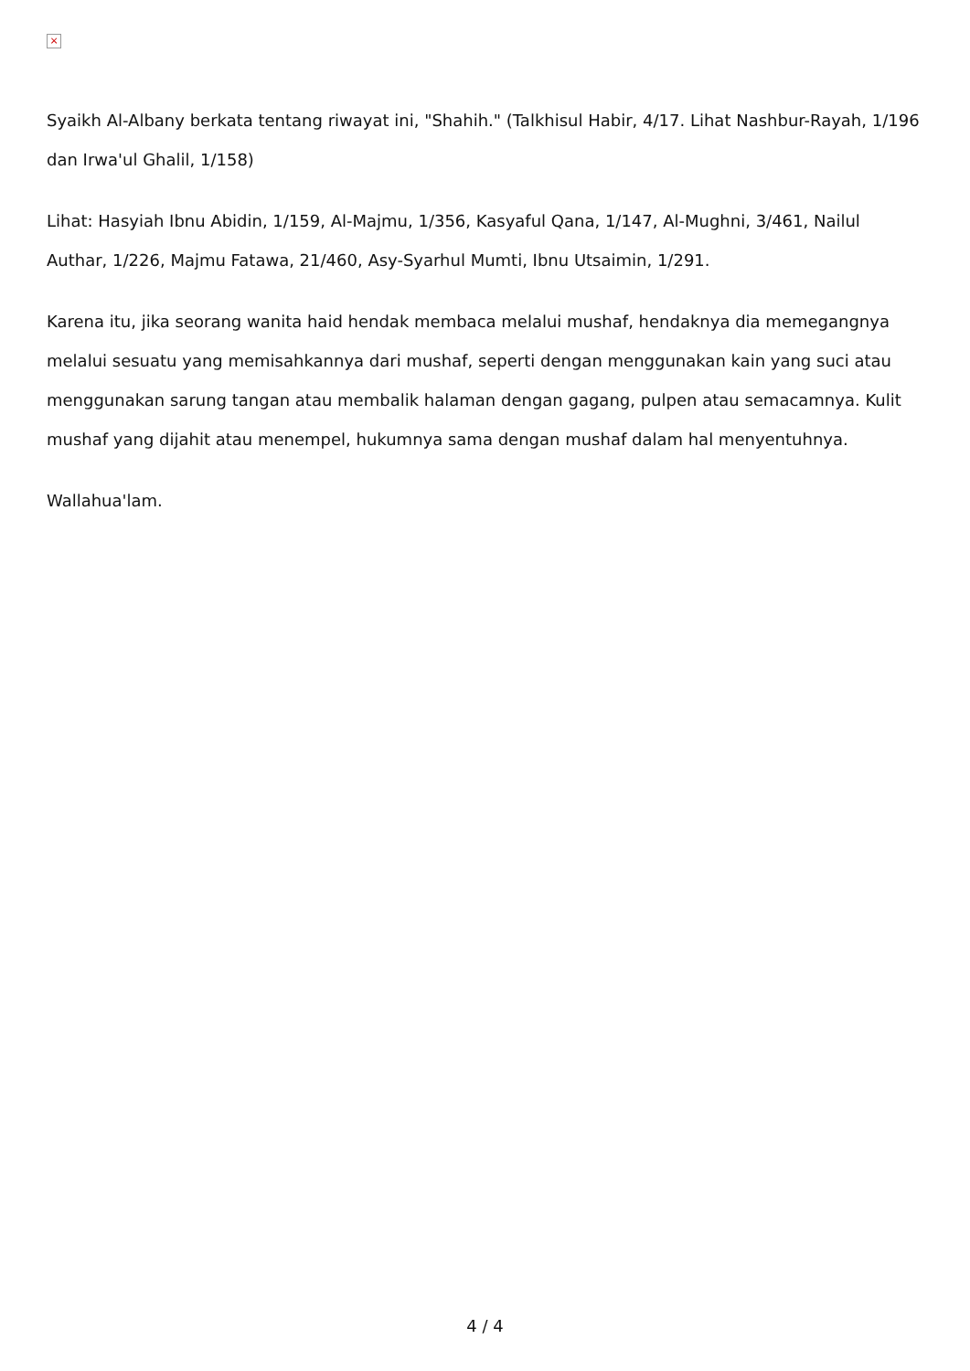×
Syaikh Al-Albany berkata tentang riwayat ini, "Shahih." (Talkhisul Habir, 4/17. Lihat Nashbur-Rayah, 1/196 dan Irwa'ul Ghalil, 1/158)
Lihat: Hasyiah Ibnu Abidin, 1/159, Al-Majmu, 1/356, Kasyaful Qana, 1/147, Al-Mughni, 3/461, Nailul Authar, 1/226, Majmu Fatawa, 21/460, Asy-Syarhul Mumti, Ibnu Utsaimin, 1/291.
Karena itu, jika seorang wanita haid hendak membaca melalui mushaf, hendaknya dia memegangnya melalui sesuatu yang memisahkannya dari mushaf, seperti dengan menggunakan kain yang suci atau menggunakan sarung tangan atau membalik halaman dengan gagang, pulpen atau semacamnya. Kulit mushaf yang dijahit atau menempel, hukumnya sama dengan mushaf dalam hal menyentuhnya.
Wallahua'lam.
4 / 4